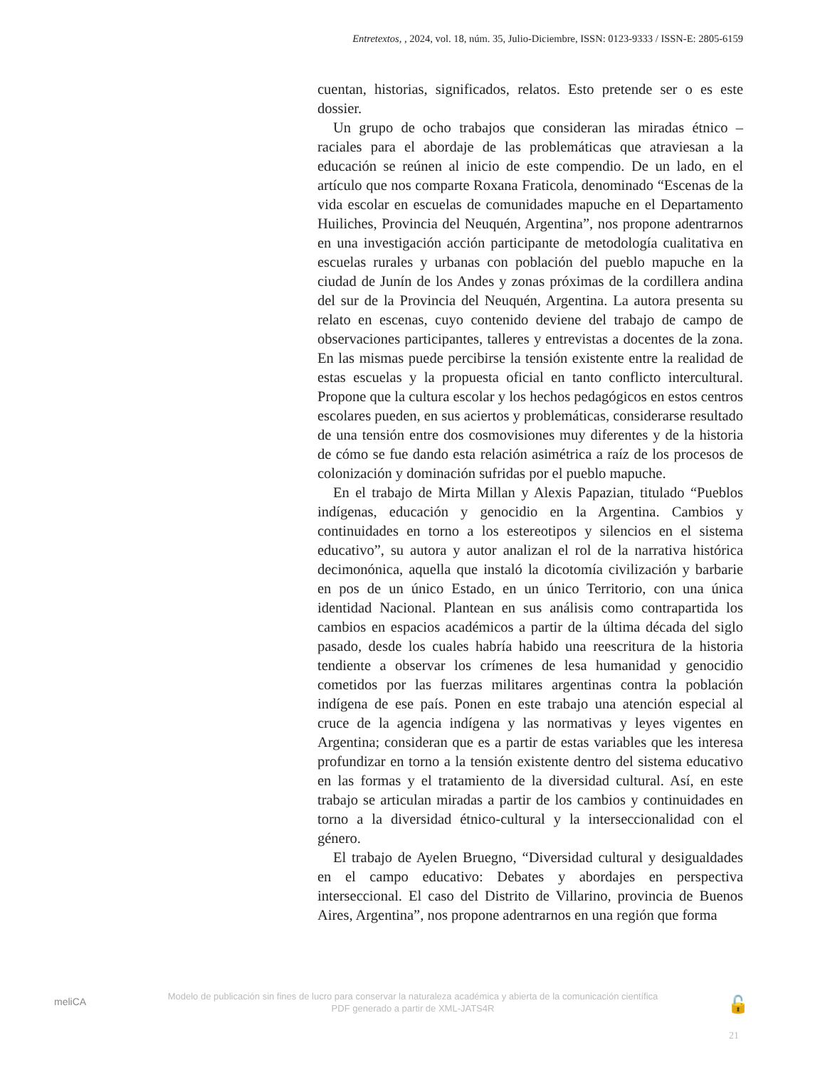Entretextos, , 2024, vol. 18, núm. 35, Julio-Diciembre, ISSN: 0123-9333 / ISSN-E: 2805-6159
cuentan, historias, significados, relatos. Esto pretende ser o es este dossier.
Un grupo de ocho trabajos que consideran las miradas étnico – raciales para el abordaje de las problemáticas que atraviesan a la educación se reúnen al inicio de este compendio. De un lado, en el artículo que nos comparte Roxana Fraticola, denominado “Escenas de la vida escolar en escuelas de comunidades mapuche en el Departamento Huiliches, Provincia del Neuquén, Argentina”, nos propone adentrarnos en una investigación acción participante de metodología cualitativa en escuelas rurales y urbanas con población del pueblo mapuche en la ciudad de Junín de los Andes y zonas próximas de la cordillera andina del sur de la Provincia del Neuquén, Argentina. La autora presenta su relato en escenas, cuyo contenido deviene del trabajo de campo de observaciones participantes, talleres y entrevistas a docentes de la zona. En las mismas puede percibirse la tensión existente entre la realidad de estas escuelas y la propuesta oficial en tanto conflicto intercultural. Propone que la cultura escolar y los hechos pedagógicos en estos centros escolares pueden, en sus aciertos y problemáticas, considerarse resultado de una tensión entre dos cosmovisiones muy diferentes y de la historia de cómo se fue dando esta relación asimétrica a raíz de los procesos de colonización y dominación sufridas por el pueblo mapuche.
En el trabajo de Mirta Millan y Alexis Papazian, titulado “Pueblos indígenas, educación y genocidio en la Argentina. Cambios y continuidades en torno a los estereotipos y silencios en el sistema educativo”, su autora y autor analizan el rol de la narrativa histórica decimonónica, aquella que instaló la dicotomía civilización y barbarie en pos de un único Estado, en un único Territorio, con una única identidad Nacional. Plantean en sus análisis como contrapartida los cambios en espacios académicos a partir de la última década del siglo pasado, desde los cuales habría habido una reescritura de la historia tendiente a observar los crímenes de lesa humanidad y genocidio cometidos por las fuerzas militares argentinas contra la población indígena de ese país. Ponen en este trabajo una atención especial al cruce de la agencia indígena y las normativas y leyes vigentes en Argentina; consideran que es a partir de estas variables que les interesa profundizar en torno a la tensión existente dentro del sistema educativo en las formas y el tratamiento de la diversidad cultural. Así, en este trabajo se articulan miradas a partir de los cambios y continuidades en torno a la diversidad étnico-cultural y la interseccionalidad con el género.
El trabajo de Ayelen Bruegno, “Diversidad cultural y desigualdades en el campo educativo: Debates y abordajes en perspectiva interseccional. El caso del Distrito de Villarino, provincia de Buenos Aires, Argentina”, nos propone adentrarnos en una región que forma
meliCA
Modelo de publicación sin fines de lucro para conservar la naturaleza académica y abierta de la comunicación científica
PDF generado a partir de XML-JATS4R
🔓
21